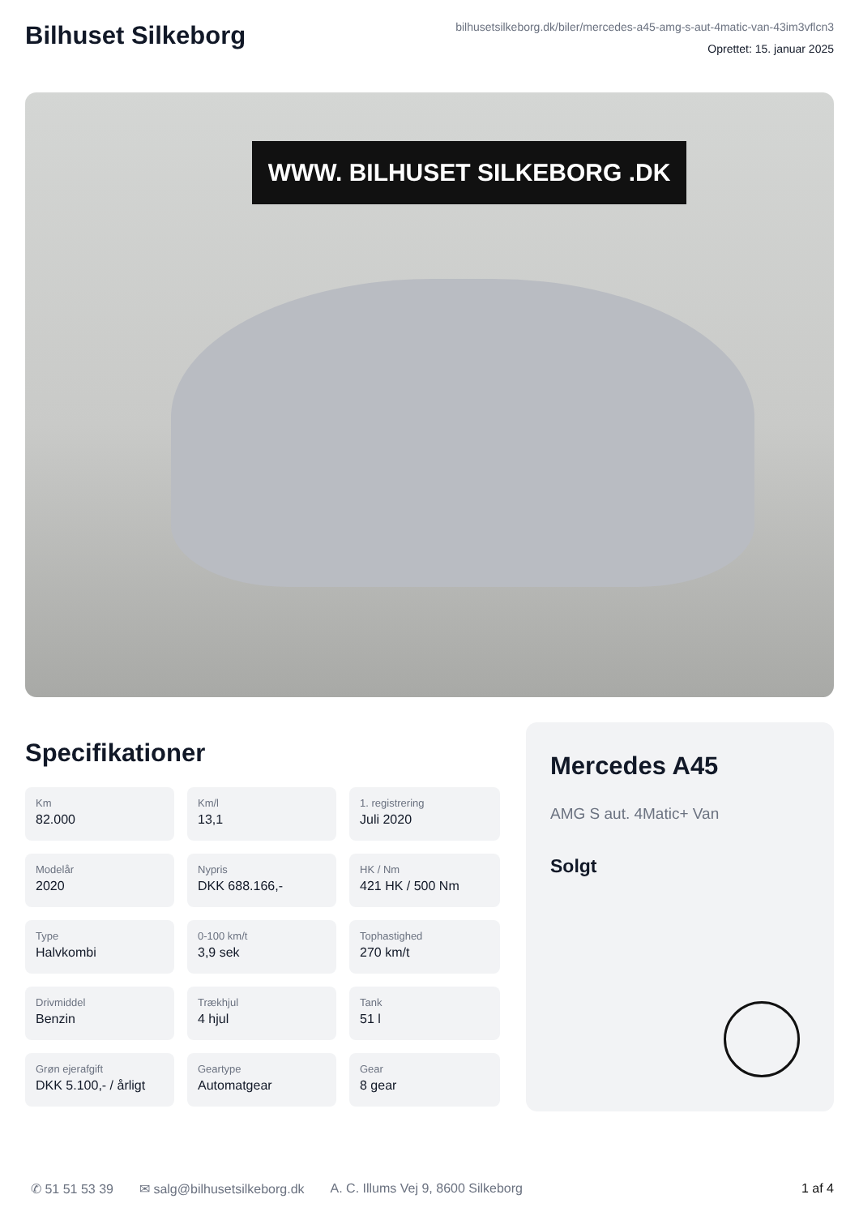Bilhuset Silkeborg
bilhusetsilkeborg.dk/biler/mercedes-a45-amg-s-aut-4matic-van-43im3vflcn3
Oprettet: 15. januar 2025
WWW. BILHUSET SILKEBORG .DK
Specifikationer
Km
82.000
Km/l
13,1
1. registrering
Juli 2020
Modelår
2020
Nypris
DKK 688.166,-
HK / Nm
421 HK / 500 Nm
Type
Halvkombi
0-100 km/t
3,9 sek
Tophastighed
270 km/t
Drivmiddel
Benzin
Trækhjul
4 hjul
Tank
51 l
Grøn ejerafgift
DKK 5.100,- / årligt
Geartype
Automatgear
Gear
8 gear
Mercedes A45
AMG S aut. 4Matic+ Van
Solgt
✆ 51 51 53 39 ✉ salg@bilhusetsilkeborg.dk A. C. Illums Vej 9, 8600 Silkeborg 1 af 4